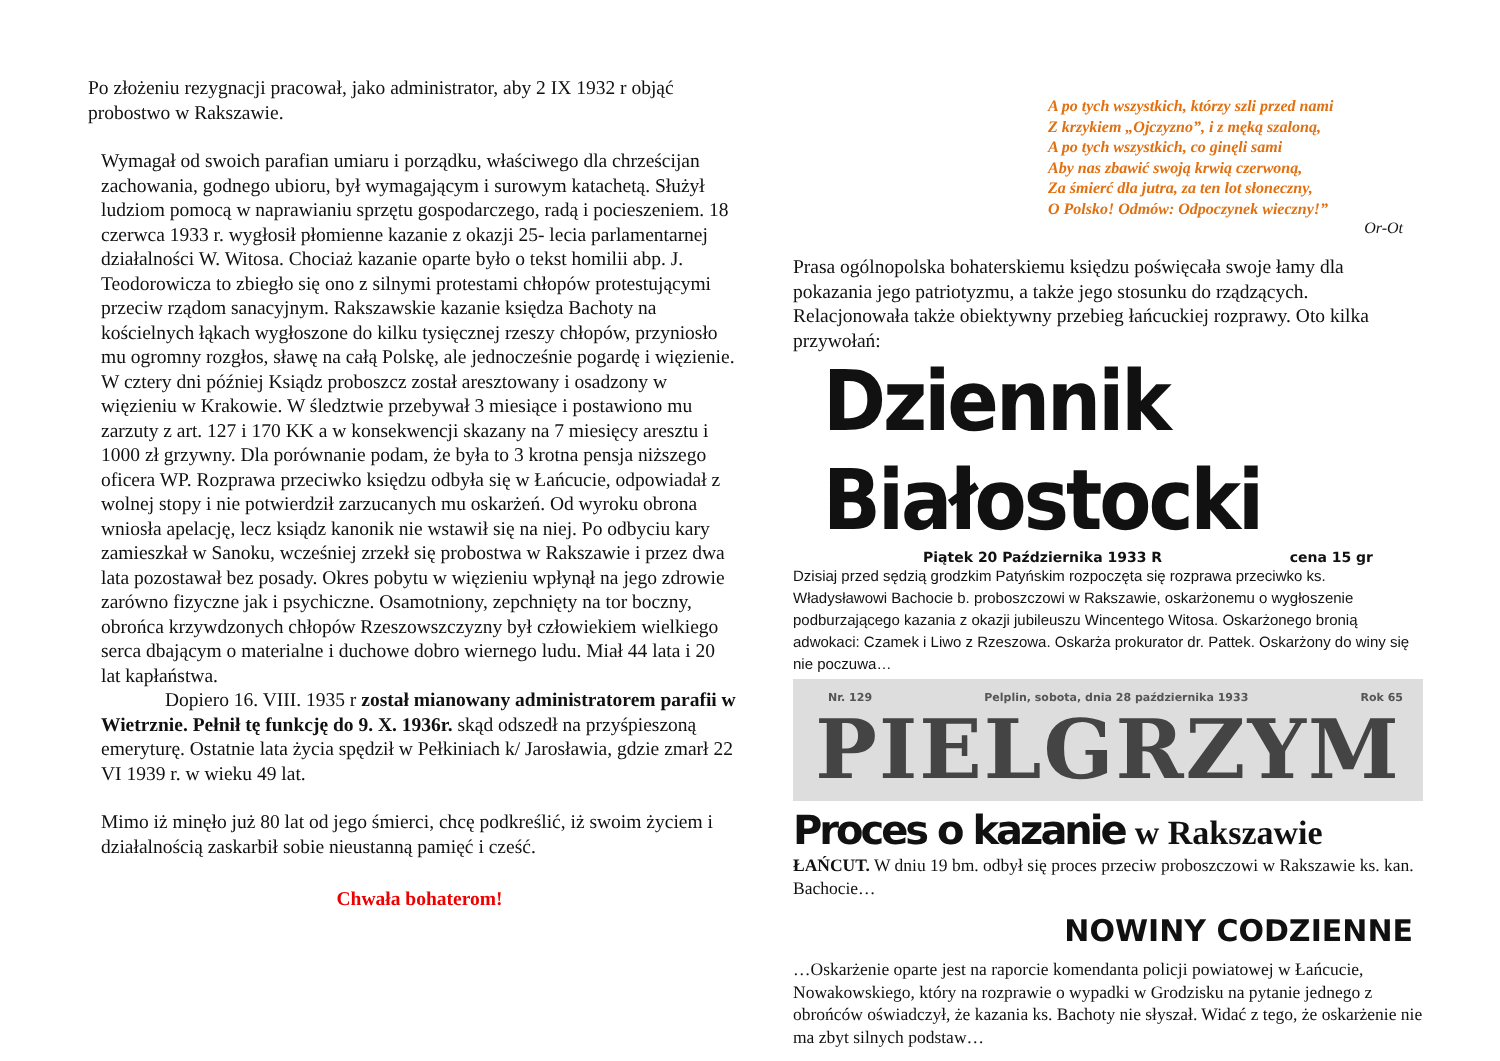Po złożeniu rezygnacji pracował, jako administrator, aby 2 IX 1932 r objąć probostwo w Rakszawie.
Wymagał od swoich parafian umiaru i porządku, właściwego dla chrześcijan zachowania, godnego ubioru, był wymagającym i surowym katachetą. Służył ludziom pomocą w naprawianiu sprzętu gospodarczego, radą i pocieszeniem. 18 czerwca 1933 r. wygłosił płomienne kazanie z okazji 25- lecia parlamentarnej działalności W. Witosa. Chociaż kazanie oparte było o tekst homilii abp. J. Teodorowicza to zbiegło się ono z silnymi protestami chłopów protestującymi przeciw rządom sanacyjnym. Rakszawskie kazanie księdza Bachoty na kościelnych łąkach wygłoszone do kilku tysięcznej rzeszy chłopów, przyniosło mu ogromny rozgłos, sławę na całą Polskę, ale jednocześnie pogardę i więzienie. W cztery dni później Ksiądz proboszcz został aresztowany i osadzony w więzieniu w Krakowie. W śledztwie przebywał 3 miesiące i postawiono mu zarzuty z art. 127 i 170 KK a w konsekwencji skazany na 7 miesięcy aresztu i 1000 zł grzywny. Dla porównanie podam, że była to 3 krotna pensja niższego oficera WP. Rozprawa przeciwko księdzu odbyła się w Łańcucie, odpowiadał z wolnej stopy i nie potwierdził zarzucanych mu oskarżeń. Od wyroku obrona wniosła apelację, lecz ksiądz kanonik nie wstawił się na niej. Po odbyciu kary zamieszkał w Sanoku, wcześniej zrzekł się probostwa w Rakszawie i przez dwa lata pozostawał bez posady. Okres pobytu w więzieniu wpłynął na jego zdrowie zarówno fizyczne jak i psychiczne. Osamotniony, zepchnięty na tor boczny, obrońca krzywdzonych chłopów Rzeszowszczyzny był człowiekiem wielkiego serca dbającym o materialne i duchowe dobro wiernego ludu. Miał 44 lata i 20 lat kapłaństwa.
Dopiero 16. VIII. 1935 r został mianowany administratorem parafii w Wietrznie. Pełnił tę funkcję do 9. X. 1936r. skąd odszedł na przyśpieszoną emeryturę. Ostatnie lata życia spędził w Pełkiniach k/ Jarosławia, gdzie zmarł 22 VI 1939 r. w wieku 49 lat.
Mimo iż minęło już 80 lat od jego śmierci, chcę podkreślić, iż swoim życiem i działalnością zaskarbił sobie nieustanną pamięć i cześć.
Chwała bohaterom!
A po tych wszystkich, którzy szli przed nami
Z krzykiem „Ojczyzno”, i z męką szaloną,
A po tych wszystkich, co ginęli sami
Aby nas zbawić swoją krwią czerwoną,
Za śmierć dla jutra, za ten lot słoneczny,
O Polsko! Odmów: Odpoczynek wieczny!”
Or-Ot
Prasa ogólnopolska bohaterskiemu księdzu poświęcała swoje łamy dla pokazania jego patriotyzmu, a także jego stosunku do rządzących. Relacjonowała także obiektywny przebieg łańcuckiej rozprawy. Oto kilka przywołań:
Dziennik Białostocki
Piątek 20 Października 1933 R cena 15 gr
Dzisiaj przed sędzią grodzkim Patyńskim rozpoczęta się rozprawa przeciwko ks. Władysławowi Bachocie b. proboszczowi w Rakszawie, oskarżonemu o wygłoszenie podburzającego kazania z okazji jubileuszu Wincentego Witosa. Oskarżonego bronią adwokaci: Czamek i Liwo z Rzeszowa. Oskarża prokurator dr. Pattek. Oskarżony do winy się nie poczuwa…
Nr. 129 Pelplin, sobota, dnia 28 października 1933 Rok 65
PIELGRZYM
Proces o kazanie w Rakszawie
ŁAŃCUT. W dniu 19 bm. odbył się proces przeciw proboszczowi w Rakszawie ks. kan. Bachocie…
NOWINY CODZIENNE
…Oskarżenie oparte jest na raporcie komendanta policji powiatowej w Łańcucie, Nowakowskiego, który na rozprawie o wypadki w Grodzisku na pytanie jednego z obrońców oświadczył, że kazania ks. Bachoty nie słyszał. Widać z tego, że oskarżenie nie ma zbyt silnych podstaw…